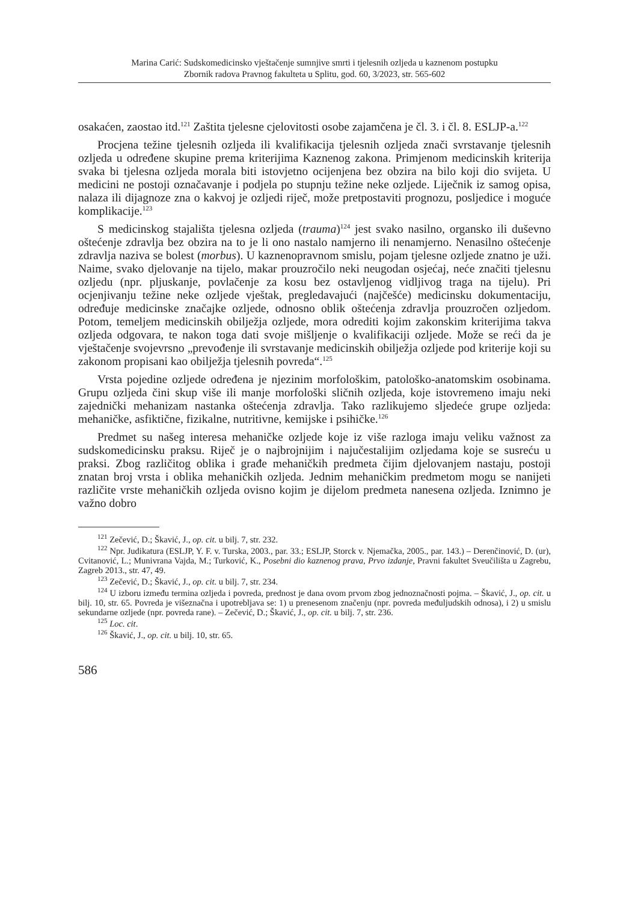Marina Carić: Sudskomedicinsko vještačenje sumnjive smrti i tjelesnih ozljeda u kaznenom postupku
Zbornik radova Pravnog fakulteta u Splitu, god. 60, 3/2023, str. 565-602
osakaćen, zaostao itd.<sup>121</sup> Zaštita tjelesne cjelovitosti osobe zajamčena je čl. 3. i čl. 8. ESLJP-a.<sup>122</sup>
Procjena težine tjelesnih ozljeda ili kvalifikacija tjelesnih ozljeda znači svrstavanje tjelesnih ozljeda u određene skupine prema kriterijima Kaznenog zakona. Primjenom medicinskih kriterija svaka bi tjelesna ozljeda morala biti istovjetno ocijenjena bez obzira na bilo koji dio svijeta. U medicini ne postoji označavanje i podjela po stupnju težine neke ozljede. Liječnik iz samog opisa, nalaza ili dijagnoze zna o kakvoj je ozljedi riječ, može pretpostaviti prognozu, posljedice i moguće komplikacije.<sup>123</sup>
S medicinskog stajališta tjelesna ozljeda (trauma)<sup>124</sup> jest svako nasilno, organsko ili duševno oštećenje zdravlja bez obzira na to je li ono nastalo namjerno ili nenamjerno. Nenasilno oštećenje zdravlja naziva se bolest (morbus). U kaznenopravnom smislu, pojam tjelesne ozljede znatno je uži. Naime, svako djelovanje na tijelo, makar prouzročilo neki neugodan osjećaj, neće značiti tjelesnu ozljedu (npr. pljuskanje, povlačenje za kosu bez ostavljenog vidljivog traga na tijelu). Pri ocjenjivanju težine neke ozljede vještak, pregledavajući (najčešće) medicinsku dokumentaciju, određuje medicinske značajke ozljede, odnosno oblik oštećenja zdravlja prouzročen ozljedom. Potom, temeljem medicinskih obilježja ozljede, mora odrediti kojim zakonskim kriterijima takva ozljeda odgovara, te nakon toga dati svoje mišljenje o kvalifikaciji ozljede. Može se reći da je vještačenje svojevrsno „prevođenje ili svrstavanje medicinskih obilježja ozljede pod kriterije koji su zakonom propisani kao obilježja tjelesnih povreda“.<sup>125</sup>
Vrsta pojedine ozljede određena je njezinim morfološkim, patološko-anatomskim osobinama. Grupu ozljeda čini skup više ili manje morfološki sličnih ozljeda, koje istovremeno imaju neki zajednički mehanizam nastanka oštećenja zdravlja. Tako razlikujemo sljedeće grupe ozljeda: mehaničke, asfiktične, fizikalne, nutritivne, kemijske i psihičke.<sup>126</sup>
Predmet su našeg interesa mehaničke ozljede koje iz više razloga imaju veliku važnost za sudskomedicinsku praksu. Riječ je o najbrojnijim i najučestalijim ozljedama koje se susreću u praksi. Zbog različitog oblika i građe mehaničkih predmeta čijim djelovanjem nastaju, postoji znatan broj vrsta i oblika mehaničkih ozljeda. Jednim mehaničkim predmetom mogu se nanijeti različite vrste mehaničkih ozljeda ovisno kojim je dijelom predmeta nanesena ozljeda. Iznimno je važno dobro
<sup>121</sup> Zečević, D.; Škavić, J., op. cit. u bilj. 7, str. 232.
<sup>122</sup> Npr. Judikatura (ESLJP, Y. F. v. Turska, 2003., par. 33.; ESLJP, Storck v. Njemačka, 2005., par. 143.) – Derenčinović, D. (ur), Cvitanović, L.; Munivrana Vajda, M.; Turković, K., Posebni dio kaznenog prava, Prvo izdanje, Pravni fakultet Sveučilišta u Zagrebu, Zagreb 2013., str. 47, 49.
<sup>123</sup> Zečević, D.; Škavić, J., op. cit. u bilj. 7, str. 234.
<sup>124</sup> U izboru između termina ozljeda i povreda, prednost je dana ovom prvom zbog jednoznačnosti pojma. – Škavić, J., op. cit. u bilj. 10, str. 65. Povreda je višeznačna i upotrebljava se: 1) u prenesenom značenju (npr. povreda međuljudskih odnosa), i 2) u smislu sekundarne ozljede (npr. povreda rane). – Zečević, D.; Škavić, J., op. cit. u bilj. 7, str. 236.
<sup>125</sup> Loc. cit.
<sup>126</sup> Škavić, J., op. cit. u bilj. 10, str. 65.
586